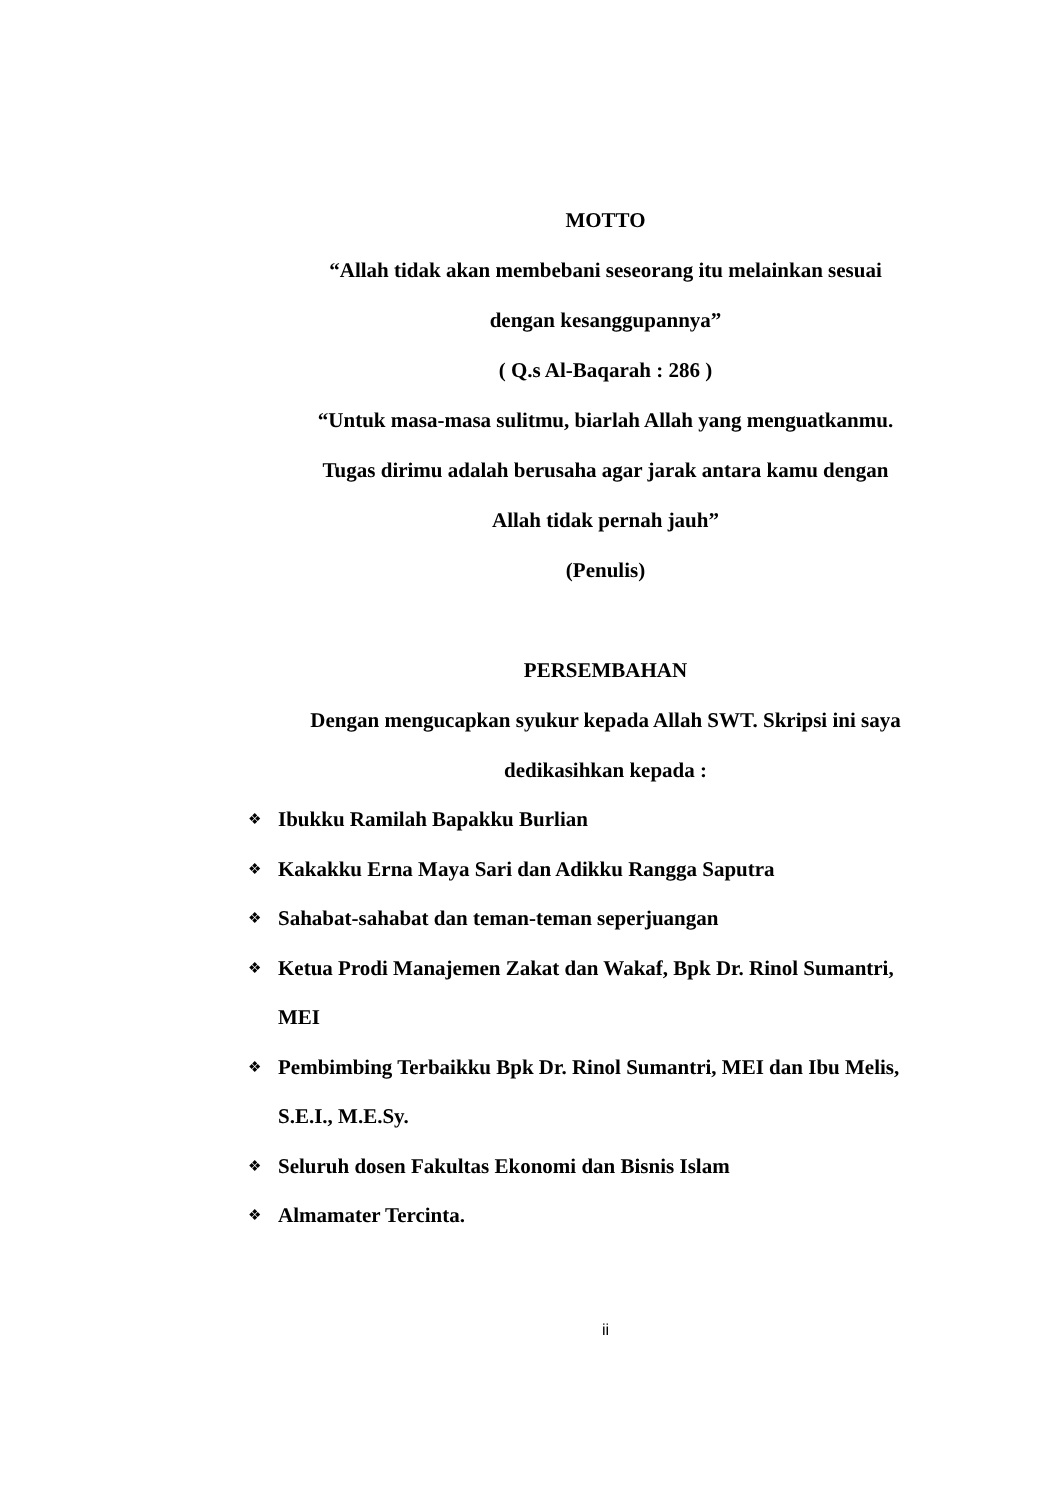MOTTO
“Allah tidak akan membebani seseorang itu melainkan sesuai
dengan kesanggupannya”
( Q.s Al-Baqarah : 286 )
“Untuk masa-masa sulitmu, biarlah Allah yang menguatkanmu.
Tugas dirimu adalah berusaha agar jarak antara kamu dengan
Allah tidak pernah jauh”
(Penulis)
PERSEMBAHAN
Dengan mengucapkan syukur kepada Allah SWT. Skripsi ini saya
dedikasihkan kepada :
❖ Ibukku Ramilah Bapakku Burlian
❖ Kakakku Erna Maya Sari dan Adikku Rangga Saputra
❖ Sahabat-sahabat dan teman-teman seperjuangan
❖ Ketua Prodi Manajemen Zakat dan Wakaf, Bpk Dr. Rinol Sumantri, MEI
❖ Pembimbing Terbaikku Bpk Dr. Rinol Sumantri, MEI dan Ibu Melis, S.E.I., M.E.Sy.
❖ Seluruh dosen Fakultas Ekonomi dan Bisnis Islam
❖ Almamater Tercinta.
ii